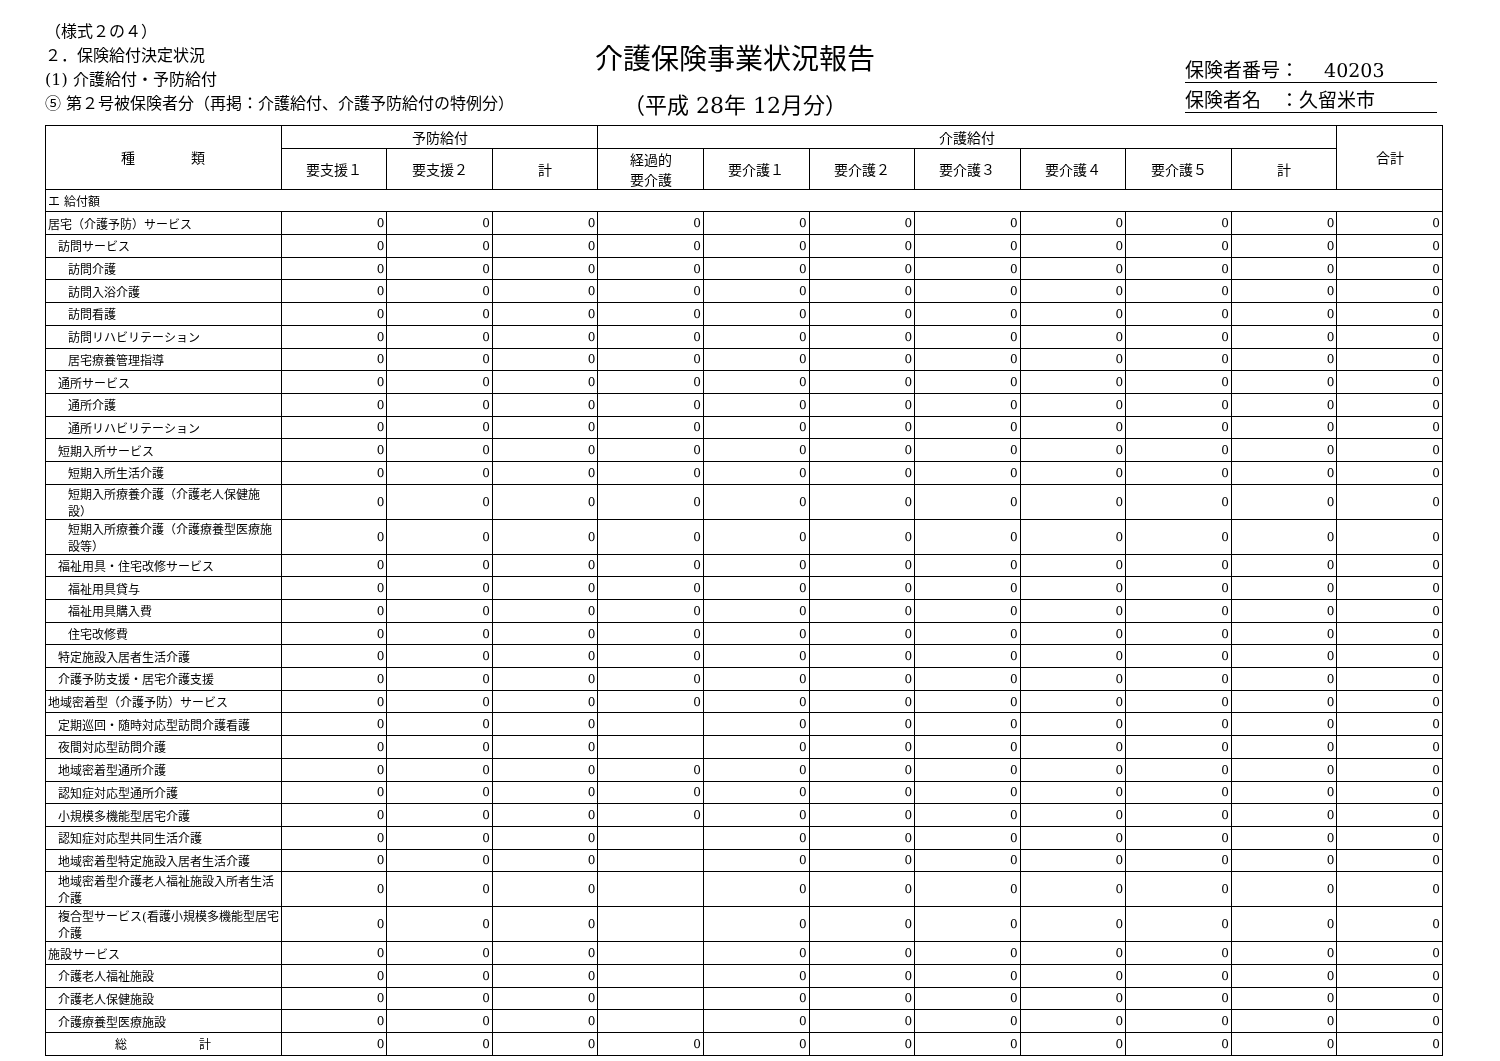（様式２の４）
２．保険給付決定状況
(1) 介護給付・予防給付
⑤ 第２号被保険者分（再掲：介護給付、介護予防給付の特例分）
介護保険事業状況報告
（平成 28年 12月分）
保険者番号：　 40203
保険者名　：久留米市
| 種 類 | 予防給付 | | | 介護給付 | | | | | | | 合計 |
| --- | --- | --- | --- | --- | --- | --- | --- | --- | --- | --- | --- |
| | 要支援１ | 要支援２ | 計 | 経過的 要介護 | 要介護１ | 要介護２ | 要介護３ | 要介護４ | 要介護５ | 計 | |
| エ 給付額 | | | | | | | | | | | |
| 居宅（介護予防）サービス | 0 | 0 | 0 | 0 | 0 | 0 | 0 | 0 | 0 | 0 | 0 |
| 訪問サービス | 0 | 0 | 0 | 0 | 0 | 0 | 0 | 0 | 0 | 0 | 0 |
| 訪問介護 | 0 | 0 | 0 | 0 | 0 | 0 | 0 | 0 | 0 | 0 | 0 |
| 訪問入浴介護 | 0 | 0 | 0 | 0 | 0 | 0 | 0 | 0 | 0 | 0 | 0 |
| 訪問看護 | 0 | 0 | 0 | 0 | 0 | 0 | 0 | 0 | 0 | 0 | 0 |
| 訪問リハビリテーション | 0 | 0 | 0 | 0 | 0 | 0 | 0 | 0 | 0 | 0 | 0 |
| 居宅療養管理指導 | 0 | 0 | 0 | 0 | 0 | 0 | 0 | 0 | 0 | 0 | 0 |
| 通所サービス | 0 | 0 | 0 | 0 | 0 | 0 | 0 | 0 | 0 | 0 | 0 |
| 通所介護 | 0 | 0 | 0 | 0 | 0 | 0 | 0 | 0 | 0 | 0 | 0 |
| 通所リハビリテーション | 0 | 0 | 0 | 0 | 0 | 0 | 0 | 0 | 0 | 0 | 0 |
| 短期入所サービス | 0 | 0 | 0 | 0 | 0 | 0 | 0 | 0 | 0 | 0 | 0 |
| 短期入所生活介護 | 0 | 0 | 0 | 0 | 0 | 0 | 0 | 0 | 0 | 0 | 0 |
| 短期入所療養介護（介護老人保健施設） | 0 | 0 | 0 | 0 | 0 | 0 | 0 | 0 | 0 | 0 | 0 |
| 短期入所療養介護（介護療養型医療施設等） | 0 | 0 | 0 | 0 | 0 | 0 | 0 | 0 | 0 | 0 | 0 |
| 福祉用具・住宅改修サービス | 0 | 0 | 0 | 0 | 0 | 0 | 0 | 0 | 0 | 0 | 0 |
| 福祉用具貸与 | 0 | 0 | 0 | 0 | 0 | 0 | 0 | 0 | 0 | 0 | 0 |
| 福祉用具購入費 | 0 | 0 | 0 | 0 | 0 | 0 | 0 | 0 | 0 | 0 | 0 |
| 住宅改修費 | 0 | 0 | 0 | 0 | 0 | 0 | 0 | 0 | 0 | 0 | 0 |
| 特定施設入居者生活介護 | 0 | 0 | 0 | 0 | 0 | 0 | 0 | 0 | 0 | 0 | 0 |
| 介護予防支援・居宅介護支援 | 0 | 0 | 0 | 0 | 0 | 0 | 0 | 0 | 0 | 0 | 0 |
| 地域密着型（介護予防）サービス | 0 | 0 | 0 | 0 | 0 | 0 | 0 | 0 | 0 | 0 | 0 |
| 定期巡回・随時対応型訪問介護看護 | 0 | 0 | 0 | | 0 | 0 | 0 | 0 | 0 | 0 | 0 |
| 夜間対応型訪問介護 | 0 | 0 | 0 | | 0 | 0 | 0 | 0 | 0 | 0 | 0 |
| 地域密着型通所介護 | 0 | 0 | 0 | 0 | 0 | 0 | 0 | 0 | 0 | 0 | 0 |
| 認知症対応型通所介護 | 0 | 0 | 0 | 0 | 0 | 0 | 0 | 0 | 0 | 0 | 0 |
| 小規模多機能型居宅介護 | 0 | 0 | 0 | 0 | 0 | 0 | 0 | 0 | 0 | 0 | 0 |
| 認知症対応型共同生活介護 | 0 | 0 | 0 | | 0 | 0 | 0 | 0 | 0 | 0 | 0 |
| 地域密着型特定施設入居者生活介護 | 0 | 0 | 0 | | 0 | 0 | 0 | 0 | 0 | 0 | 0 |
| 地域密着型介護老人福祉施設入所者生活介護 | 0 | 0 | 0 | | 0 | 0 | 0 | 0 | 0 | 0 | 0 |
| 複合型サービス(看護小規模多機能型居宅介護 | 0 | 0 | 0 | | 0 | 0 | 0 | 0 | 0 | 0 | 0 |
| 施設サービス | 0 | 0 | 0 | | 0 | 0 | 0 | 0 | 0 | 0 | 0 |
| 介護老人福祉施設 | 0 | 0 | 0 | | 0 | 0 | 0 | 0 | 0 | 0 | 0 |
| 介護老人保健施設 | 0 | 0 | 0 | | 0 | 0 | 0 | 0 | 0 | 0 | 0 |
| 介護療養型医療施設 | 0 | 0 | 0 | | 0 | 0 | 0 | 0 | 0 | 0 | 0 |
| 総 計 | 0 | 0 | 0 | 0 | 0 | 0 | 0 | 0 | 0 | 0 | 0 |